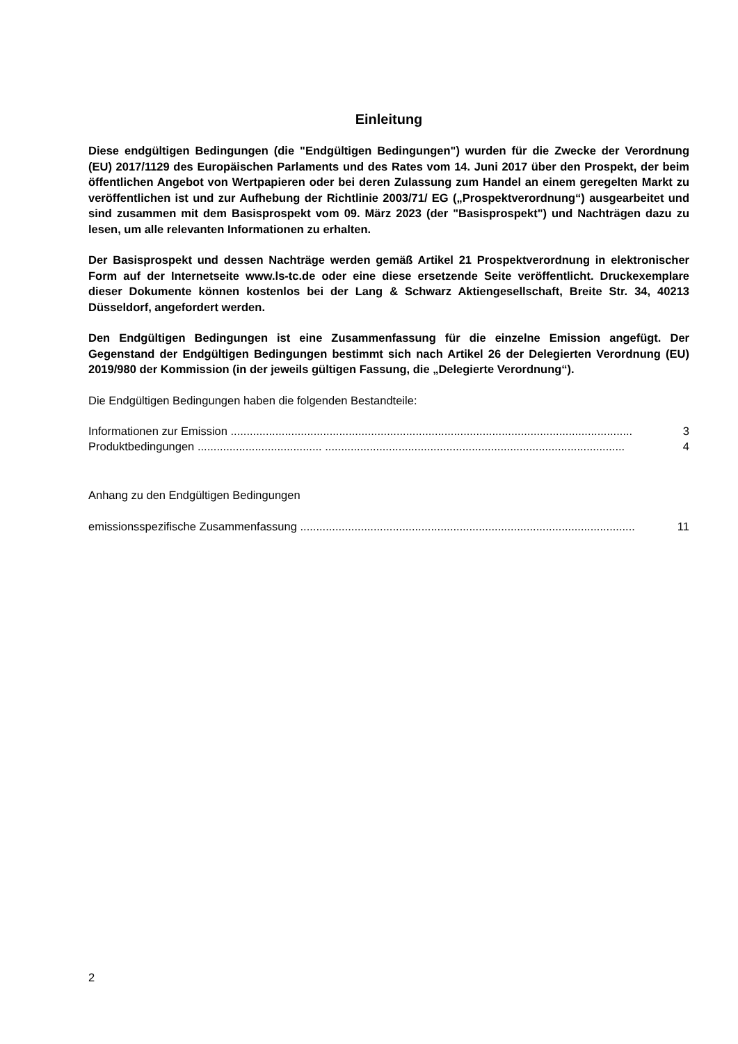Einleitung
Diese endgültigen Bedingungen (die "Endgültigen Bedingungen") wurden für die Zwecke der Verordnung (EU) 2017/1129 des Europäischen Parlaments und des Rates vom 14. Juni 2017 über den Prospekt, der beim öffentlichen Angebot von Wertpapieren oder bei deren Zulassung zum Handel an einem geregelten Markt zu veröffentlichen ist und zur Aufhebung der Richtlinie 2003/71/ EG („Prospektverordnung“) ausgearbeitet und sind zusammen mit dem Basisprospekt vom 09. März 2023 (der "Basisprospekt") und Nachträgen dazu zu lesen, um alle relevanten Informationen zu erhalten.
Der Basisprospekt und dessen Nachträge werden gemäß Artikel 21 Prospektverordnung in elektronischer Form auf der Internetseite www.ls-tc.de oder eine diese ersetzende Seite veröffentlicht. Druckexemplare dieser Dokumente können kostenlos bei der Lang & Schwarz Aktiengesellschaft, Breite Str. 34, 40213 Düsseldorf, angefordert werden.
Den Endgültigen Bedingungen ist eine Zusammenfassung für die einzelne Emission angefügt. Der Gegenstand der Endgültigen Bedingungen bestimmt sich nach Artikel 26 der Delegierten Verordnung (EU) 2019/980 der Kommission (in der jeweils gültigen Fassung, die „Delegierte Verordnung“).
Die Endgültigen Bedingungen haben die folgenden Bestandteile:
Informationen zur Emission .............................................................................................................................. 3
Produktbedingungen ....................................... .............................................................................................. 4
Anhang zu den Endgültigen Bedingungen
emissionsspezifische Zusammenfassung ......................................................................................................... 11
2